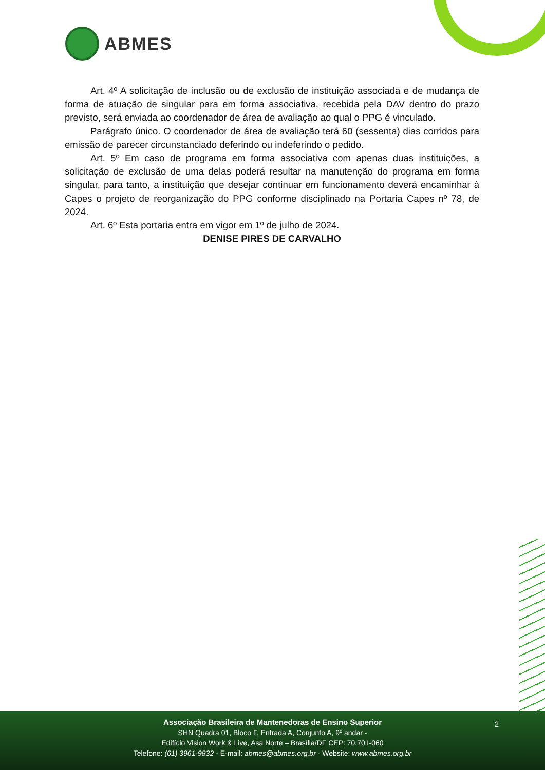ABMES
Art. 4º A solicitação de inclusão ou de exclusão de instituição associada e de mudança de forma de atuação de singular para em forma associativa, recebida pela DAV dentro do prazo previsto, será enviada ao coordenador de área de avaliação ao qual o PPG é vinculado.
Parágrafo único. O coordenador de área de avaliação terá 60 (sessenta) dias corridos para emissão de parecer circunstanciado deferindo ou indeferindo o pedido.
Art. 5º Em caso de programa em forma associativa com apenas duas instituições, a solicitação de exclusão de uma delas poderá resultar na manutenção do programa em forma singular, para tanto, a instituição que desejar continuar em funcionamento deverá encaminhar à Capes o projeto de reorganização do PPG conforme disciplinado na Portaria Capes nº 78, de 2024.
Art. 6º Esta portaria entra em vigor em 1º de julho de 2024.
DENISE PIRES DE CARVALHO
2
Associação Brasileira de Mantenedoras de Ensino Superior
SHN Quadra 01, Bloco F, Entrada A, Conjunto A, 9º andar -
Edifício Vision Work & Live, Asa Norte – Brasília/DF CEP: 70.701-060
Telefone: (61) 3961-9832 - E-mail: abmes@abmes.org.br - Website: www.abmes.org.br